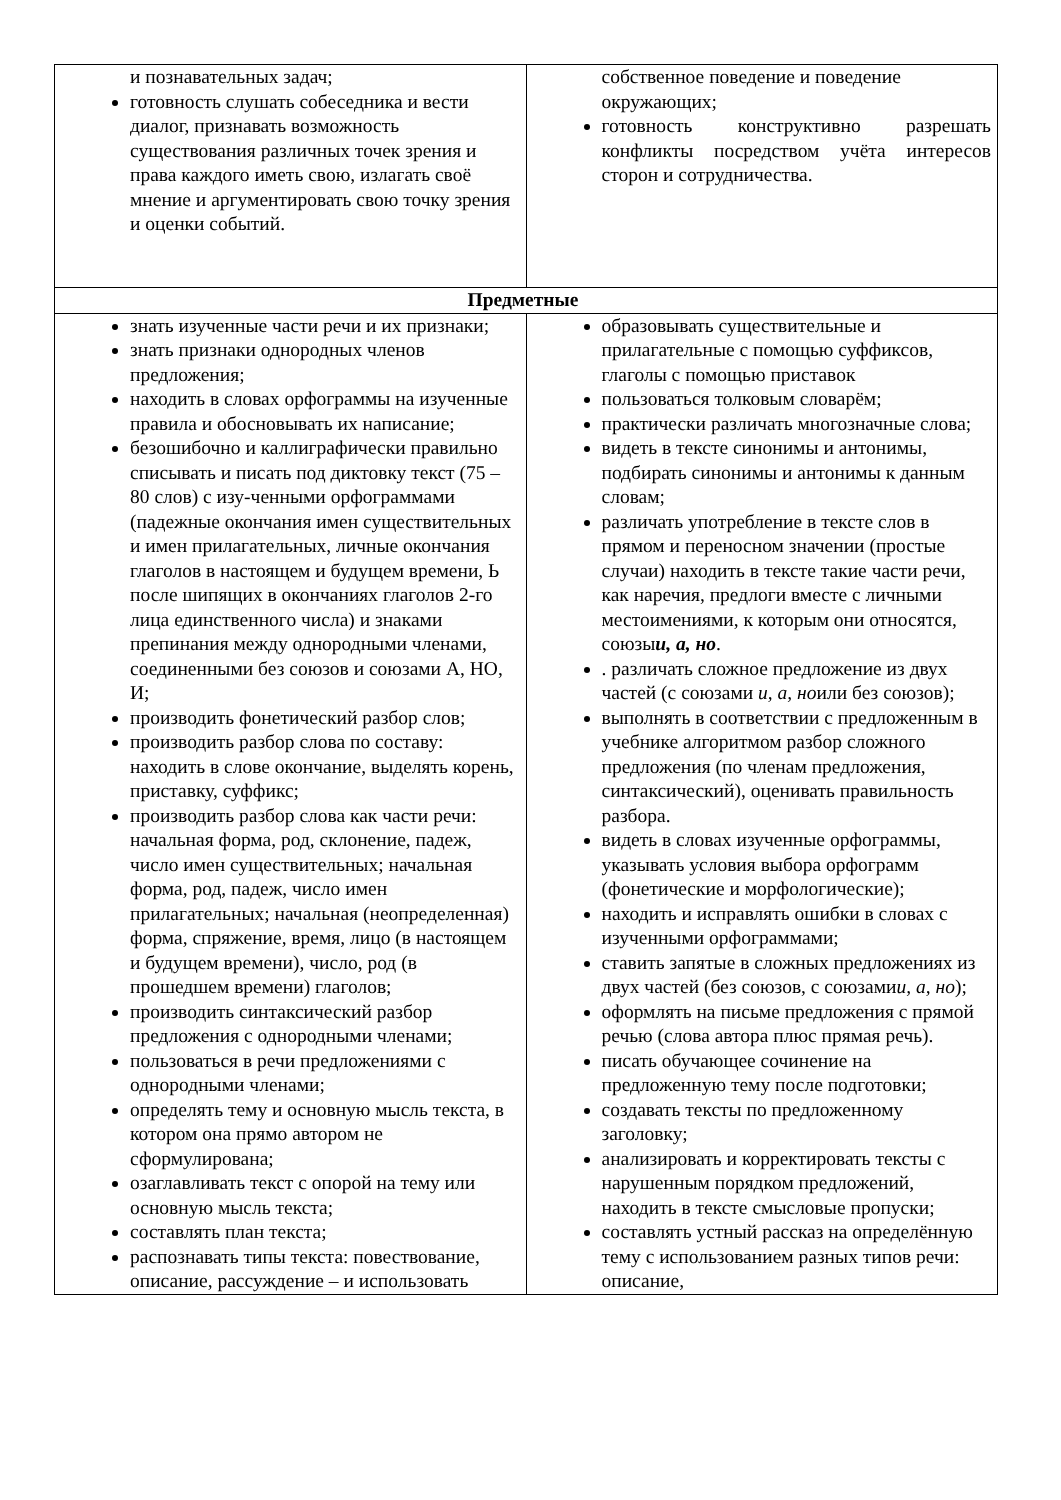| и познавательных задач; готовность слушать собеседника и вести диалог, признавать возможность существования различных точек зрения и права каждого иметь свою, излагать своё мнение и аргументировать свою точку зрения и оценки событий. | собственное поведение и поведение окружающих; готовность конструктивно разрешать конфликты посредством учёта интересов сторон и сотрудничества. |
| Предметные | |
| знать изученные части речи и их признаки; знать признаки однородных членов предложения; находить в словах орфограммы на изученные правила и обосновывать их написание; безошибочно и каллиграфически правильно списывать и писать под диктовку текст (75 – 80 слов) с изу-ченными орфограммами (падежные окончания имен существительных и имен прилагательных, личные окончания глаголов в настоящем и будущем времени, Ь после шипящих в окончаниях глаголов 2-го лица единственного числа) и знаками препинания между однородными членами, соединенными без союзов и союзами А, НО, И; производить фонетический разбор слов; производить разбор слова по составу: находить в слове окончание, выделять корень, приставку, суффикс; производить разбор слова как части речи: начальная форма, род, склонение, падеж, число имен существительных; начальная форма, род, падеж, число имен прилагательных; начальная (неопределенная) форма, спряжение, время, лицо (в настоящем и будущем времени), число, род (в прошедшем времени) глаголов; производить синтаксический разбор предложения с однородными членами; пользоваться в речи предложениями с однородными членами; определять тему и основную мысль текста, в котором она прямо автором не сформулирована; озаглавливать текст с опорой на тему или основную мысль текста; составлять план текста; распознавать типы текста: повествование, описание, рассуждение – и использовать | образовывать существительные и прилагательные с помощью суффиксов, глаголы с помощью приставок пользоваться толковым словарём; практически различать многозначные слова; видеть в тексте синонимы и антонимы, подбирать синонимы и антонимы к данным словам; различать употребление в тексте слов в прямом и переносном значении (простые случаи) находить в тексте такие части речи, как наречия, предлоги вместе с личными местоимениями, к которым они относятся, союзы и, а, но . . различать сложное предложение из двух частей (с союзами и, а, но или без союзов); выполнять в соответствии с предложенным в учебнике алгоритмом разбор сложного предложения (по членам предложения, синтаксический), оценивать правильность разбора. видеть в словах изученные орфограммы, указывать условия выбора орфограмм (фонетические и морфологические); находить и исправлять ошибки в словах с изученными орфограммами; ставить запятые в сложных предложениях из двух частей (без союзов, с союзами и, а, но ); оформлять на письме предложения с прямой речью (слова автора плюс прямая речь). писать обучающее сочинение на предложенную тему после подготовки; создавать тексты по предложенному заголовку; анализировать и корректировать тексты с нарушенным порядком предложений, находить в тексте смысловые пропуски; составлять устный рассказ на определённую тему с использованием разных типов речи: описание, |